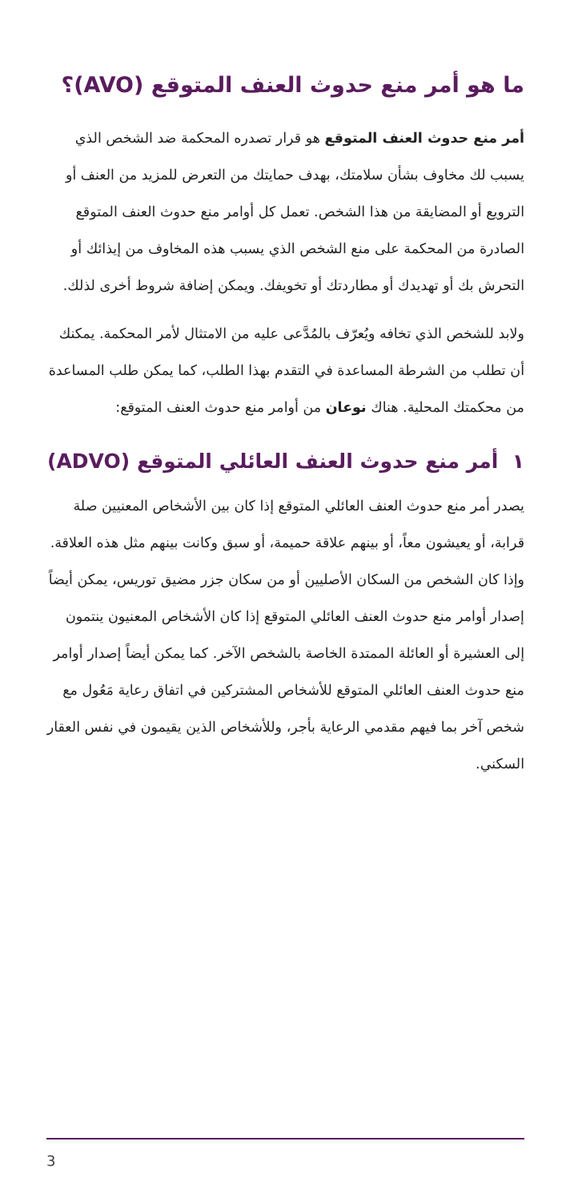ما هو أمر منع حدوث العنف المتوقع (AVO)؟
أمر منع حدوث العنف المتوقع هو قرار تصدره المحكمة ضد الشخص الذي يسبب لك مخاوف بشأن سلامتك، بهدف حمايتك من التعرض للمزيد من العنف أو الترويع أو المضايقة من هذا الشخص. تعمل كل أوامر منع حدوث العنف المتوقع الصادرة من المحكمة على منع الشخص الذي يسبب هذه المخاوف من إيذائك أو التحرش بك أو تهديدك أو مطاردتك أو تخويفك. ويمكن إضافة شروط أخرى لذلك.
ولابد للشخص الذي تخافه ويُعرّف بالمُدَّعى عليه من الامتثال لأمر المحكمة. يمكنك أن تطلب من الشرطة المساعدة في التقدم بهذا الطلب، كما يمكن طلب المساعدة من محكمتك المحلية. هناك نوعان من أوامر منع حدوث العنف المتوقع:
١ أمر منع حدوث العنف العائلي المتوقع (ADVO)
يصدر أمر منع حدوث العنف العائلي المتوقع إذا كان بين الأشخاص المعنيين صلة قرابة، أو يعيشون معاً، أو بينهم علاقة حميمة، أو سبق وكانت بينهم مثل هذه العلاقة. وإذا كان الشخص من السكان الأصليين أو من سكان جزر مضيق توريس، يمكن أيضاً إصدار أوامر منع حدوث العنف العائلي المتوقع إذا كان الأشخاص المعنيون ينتمون إلى العشيرة أو العائلة الممتدة الخاصة بالشخص الآخر. كما يمكن أيضاً إصدار أوامر منع حدوث العنف العائلي المتوقع للأشخاص المشتركين في اتفاق رعاية مَعُول مع شخص آخر بما فيهم مقدمي الرعاية بأجر، وللأشخاص الذين يقيمون في نفس العقار السكني.
3